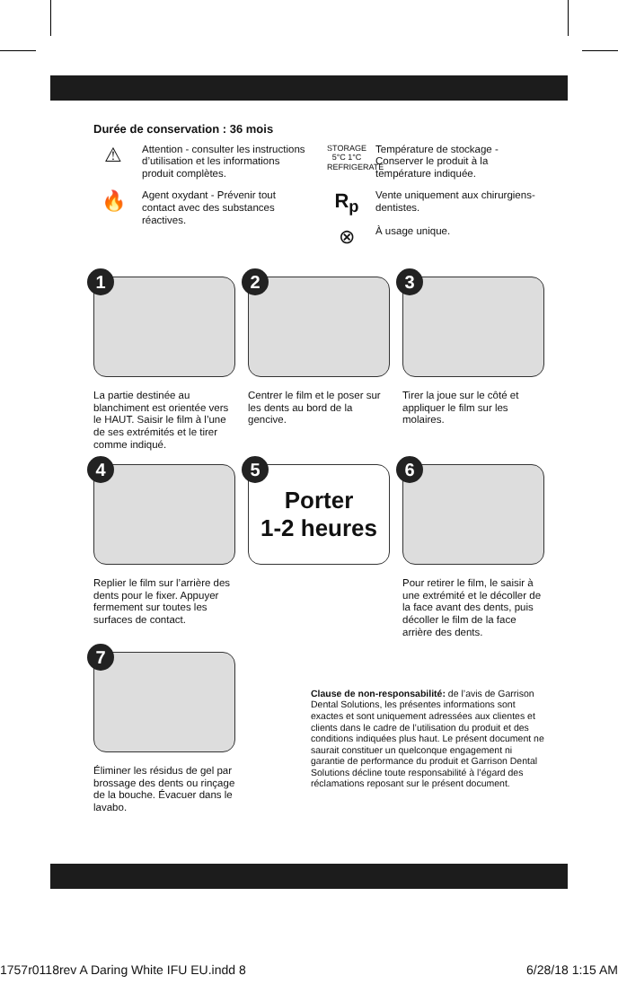Durée de conservation : 36 mois
⚠
Attention - consulter les instructions d’utilisation et les informations produit complètes.
🔥
Agent oxydant - Prévenir tout contact avec des substances réactives.
STORAGE 5°C 1°C REFRIGERATE
Température de stockage - Conserver le produit à la température indiquée.
R<sub>p</sub>
Vente uniquement aux chirurgiens-dentistes.
⊗
À usage unique.
1
La partie destinée au blanchiment est orientée vers le HAUT. Saisir le film à l’une de ses extrémités et le tirer comme indiqué.
2
Centrer le film et le poser sur les dents au bord de la gencive.
3
Tirer la joue sur le côté et appliquer le film sur les molaires.
4
Replier le film sur l’arrière des dents pour le fixer. Appuyer fermement sur toutes les surfaces de contact.
5
Porter
1-2 heures
6
Pour retirer le film, le saisir à une extrémité et le décoller de la face avant des dents, puis décoller le film de la face arrière des dents.
7
Éliminer les résidus de gel par brossage des dents ou rinçage de la bouche. Évacuer dans le lavabo.
Clause de non-responsabilité: de l’avis de Garrison Dental Solutions, les présentes informations sont exactes et sont uniquement adressées aux clientes et clients dans le cadre de l’utilisation du produit et des conditions indiquées plus haut. Le présent document ne saurait constituer un quelconque engagement ni garantie de performance du produit et Garrison Dental Solutions décline toute responsabilité à l’égard des réclamations reposant sur le présent document.
1757r0118rev A Daring White IFU EU.indd 8 6/28/18 1:15 AM